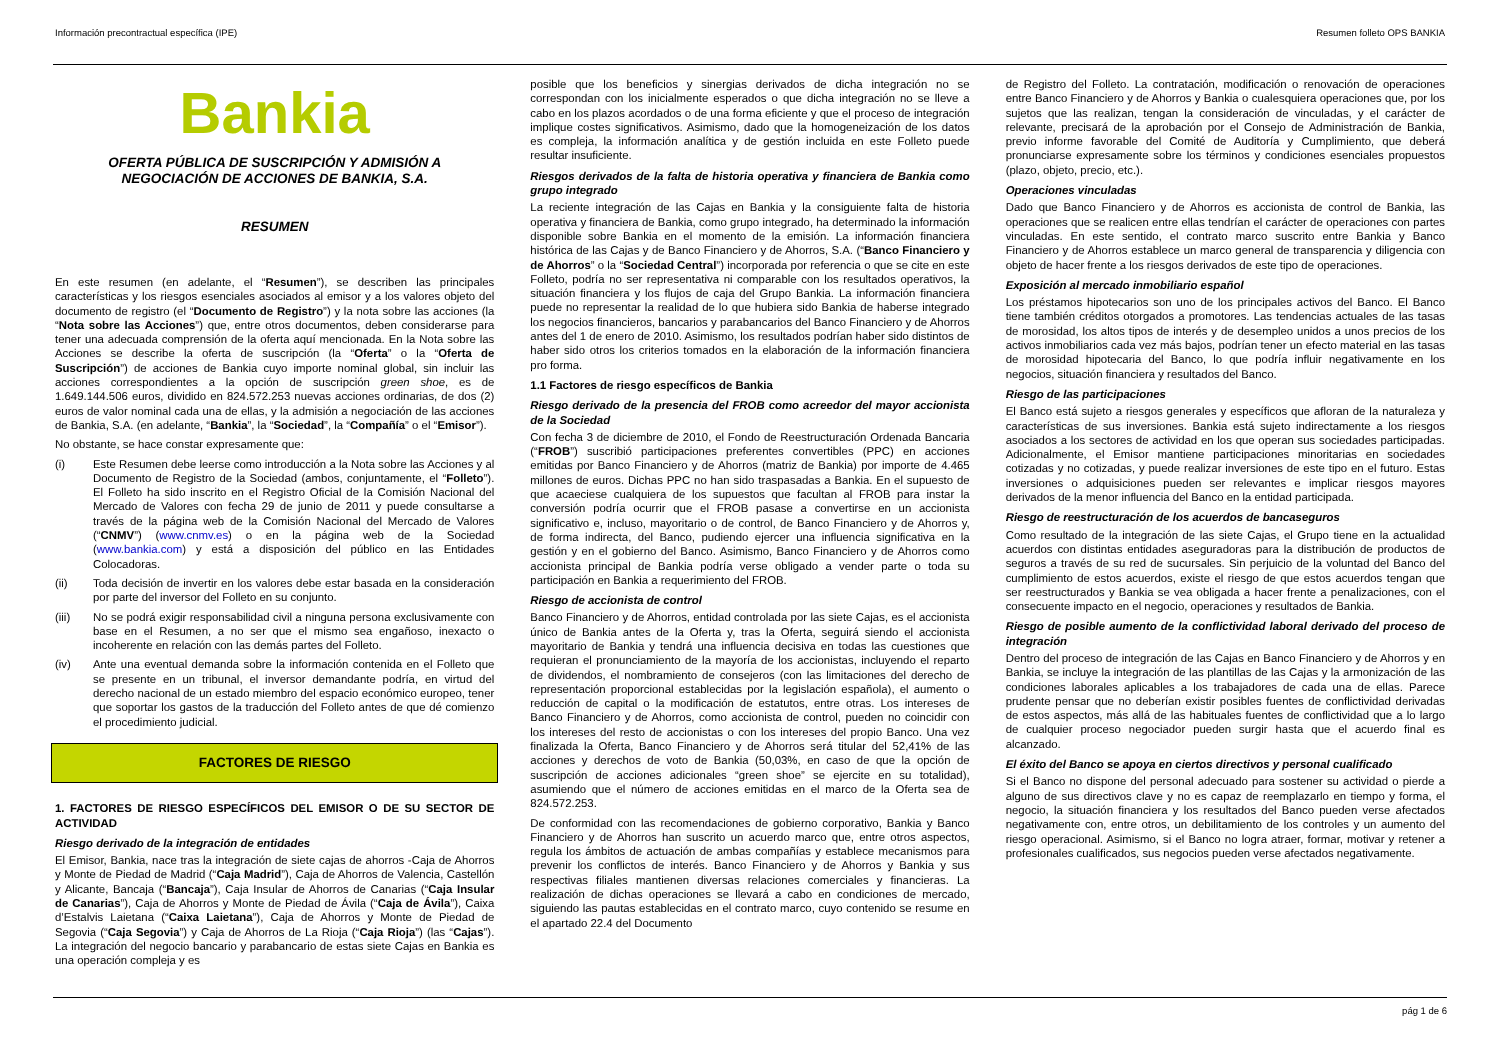Información precontractual específica (IPE) Resumen folleto OPS BANKIA
Bankia
OFERTA PÚBLICA DE SUSCRIPCIÓN Y ADMISIÓN A
NEGOCIACIÓN DE ACCIONES DE BANKIA, S.A.
RESUMEN
En este resumen (en adelante, el “Resumen”), se describen las principales características y los riesgos esenciales asociados al emisor y a los valores objeto del documento de registro (el “Documento de Registro”) y la nota sobre las acciones (la “Nota sobre las Acciones”) que, entre otros documentos, deben considerarse para tener una adecuada comprensión de la oferta aquí mencionada. En la Nota sobre las Acciones se describe la oferta de suscripción (la “Oferta” o la “Oferta de Suscripción”) de acciones de Bankia cuyo importe nominal global, sin incluir las acciones correspondientes a la opción de suscripción green shoe, es de 1.649.144.506 euros, dividido en 824.572.253 nuevas acciones ordinarias, de dos (2) euros de valor nominal cada una de ellas, y la admisión a negociación de las acciones de Bankia, S.A. (en adelante, “Bankia”, la “Sociedad”, la “Compañía” o el “Emisor”).
No obstante, se hace constar expresamente que:
(i) Este Resumen debe leerse como introducción a la Nota sobre las Acciones y al Documento de Registro de la Sociedad (ambos, conjuntamente, el “Folleto”). El Folleto ha sido inscrito en el Registro Oficial de la Comisión Nacional del Mercado de Valores con fecha 29 de junio de 2011 y puede consultarse a través de la página web de la Comisión Nacional del Mercado de Valores (“CNMV”) (www.cnmv.es) o en la página web de la Sociedad (www.bankia.com) y está a disposición del público en las Entidades Colocadoras.
(ii) Toda decisión de invertir en los valores debe estar basada en la consideración por parte del inversor del Folleto en su conjunto.
(iii) No se podrá exigir responsabilidad civil a ninguna persona exclusivamente con base en el Resumen, a no ser que el mismo sea engañoso, inexacto o incoherente en relación con las demás partes del Folleto.
(iv) Ante una eventual demanda sobre la información contenida en el Folleto que se presente en un tribunal, el inversor demandante podría, en virtud del derecho nacional de un estado miembro del espacio económico europeo, tener que soportar los gastos de la traducción del Folleto antes de que dé comienzo el procedimiento judicial.
FACTORES DE RIESGO
1. FACTORES DE RIESGO ESPECÍFICOS DEL EMISOR O DE SU SECTOR DE ACTIVIDAD
Riesgo derivado de la integración de entidades
El Emisor, Bankia, nace tras la integración de siete cajas de ahorros -Caja de Ahorros y Monte de Piedad de Madrid (“Caja Madrid”), Caja de Ahorros de Valencia, Castellón y Alicante, Bancaja (“Bancaja”), Caja Insular de Ahorros de Canarias (“Caja Insular de Canarias”), Caja de Ahorros y Monte de Piedad de Ávila (“Caja de Ávila”), Caixa d’Estalvis Laietana (“Caixa Laietana”), Caja de Ahorros y Monte de Piedad de Segovia (“Caja Segovia”) y Caja de Ahorros de La Rioja (“Caja Rioja”) (las “Cajas”). La integración del negocio bancario y parabancario de estas siete Cajas en Bankia es una operación compleja y es
posible que los beneficios y sinergias derivados de dicha integración no se correspondan con los inicialmente esperados o que dicha integración no se lleve a cabo en los plazos acordados o de una forma eficiente y que el proceso de integración implique costes significativos. Asimismo, dado que la homogeneización de los datos es compleja, la información analítica y de gestión incluida en este Folleto puede resultar insuficiente.
Riesgos derivados de la falta de historia operativa y financiera de Bankia como grupo integrado
La reciente integración de las Cajas en Bankia y la consiguiente falta de historia operativa y financiera de Bankia, como grupo integrado, ha determinado la información disponible sobre Bankia en el momento de la emisión. La información financiera histórica de las Cajas y de Banco Financiero y de Ahorros, S.A. (“Banco Financiero y de Ahorros” o la “Sociedad Central”) incorporada por referencia o que se cite en este Folleto, podría no ser representativa ni comparable con los resultados operativos, la situación financiera y los flujos de caja del Grupo Bankia. La información financiera puede no representar la realidad de lo que hubiera sido Bankia de haberse integrado los negocios financieros, bancarios y parabancarios del Banco Financiero y de Ahorros antes del 1 de enero de 2010. Asimismo, los resultados podrían haber sido distintos de haber sido otros los criterios tomados en la elaboración de la información financiera pro forma.
1.1 Factores de riesgo específicos de Bankia
Riesgo derivado de la presencia del FROB como acreedor del mayor accionista de la Sociedad
Con fecha 3 de diciembre de 2010, el Fondo de Reestructuración Ordenada Bancaria (“FROB”) suscribió participaciones preferentes convertibles (PPC) en acciones emitidas por Banco Financiero y de Ahorros (matriz de Bankia) por importe de 4.465 millones de euros. Dichas PPC no han sido traspasadas a Bankia. En el supuesto de que acaeciese cualquiera de los supuestos que facultan al FROB para instar la conversión podría ocurrir que el FROB pasase a convertirse en un accionista significativo e, incluso, mayoritario o de control, de Banco Financiero y de Ahorros y, de forma indirecta, del Banco, pudiendo ejercer una influencia significativa en la gestión y en el gobierno del Banco. Asimismo, Banco Financiero y de Ahorros como accionista principal de Bankia podría verse obligado a vender parte o toda su participación en Bankia a requerimiento del FROB.
Riesgo de accionista de control
Banco Financiero y de Ahorros, entidad controlada por las siete Cajas, es el accionista único de Bankia antes de la Oferta y, tras la Oferta, seguirá siendo el accionista mayoritario de Bankia y tendrá una influencia decisiva en todas las cuestiones que requieran el pronunciamiento de la mayoría de los accionistas, incluyendo el reparto de dividendos, el nombramiento de consejeros (con las limitaciones del derecho de representación proporcional establecidas por la legislación española), el aumento o reducción de capital o la modificación de estatutos, entre otras. Los intereses de Banco Financiero y de Ahorros, como accionista de control, pueden no coincidir con los intereses del resto de accionistas o con los intereses del propio Banco. Una vez finalizada la Oferta, Banco Financiero y de Ahorros será titular del 52,41% de las acciones y derechos de voto de Bankia (50,03%, en caso de que la opción de suscripción de acciones adicionales “green shoe” se ejercite en su totalidad), asumiendo que el número de acciones emitidas en el marco de la Oferta sea de 824.572.253.
De conformidad con las recomendaciones de gobierno corporativo, Bankia y Banco Financiero y de Ahorros han suscrito un acuerdo marco que, entre otros aspectos, regula los ámbitos de actuación de ambas compañías y establece mecanismos para prevenir los conflictos de interés. Banco Financiero y de Ahorros y Bankia y sus respectivas filiales mantienen diversas relaciones comerciales y financieras. La realización de dichas operaciones se llevará a cabo en condiciones de mercado, siguiendo las pautas establecidas en el contrato marco, cuyo contenido se resume en el apartado 22.4 del Documento
de Registro del Folleto. La contratación, modificación o renovación de operaciones entre Banco Financiero y de Ahorros y Bankia o cualesquiera operaciones que, por los sujetos que las realizan, tengan la consideración de vinculadas, y el carácter de relevante, precisará de la aprobación por el Consejo de Administración de Bankia, previo informe favorable del Comité de Auditoría y Cumplimiento, que deberá pronunciarse expresamente sobre los términos y condiciones esenciales propuestos (plazo, objeto, precio, etc.).
Operaciones vinculadas
Dado que Banco Financiero y de Ahorros es accionista de control de Bankia, las operaciones que se realicen entre ellas tendrían el carácter de operaciones con partes vinculadas. En este sentido, el contrato marco suscrito entre Bankia y Banco Financiero y de Ahorros establece un marco general de transparencia y diligencia con objeto de hacer frente a los riesgos derivados de este tipo de operaciones.
Exposición al mercado inmobiliario español
Los préstamos hipotecarios son uno de los principales activos del Banco. El Banco tiene también créditos otorgados a promotores. Las tendencias actuales de las tasas de morosidad, los altos tipos de interés y de desempleo unidos a unos precios de los activos inmobiliarios cada vez más bajos, podrían tener un efecto material en las tasas de morosidad hipotecaria del Banco, lo que podría influir negativamente en los negocios, situación financiera y resultados del Banco.
Riesgo de las participaciones
El Banco está sujeto a riesgos generales y específicos que afloran de la naturaleza y características de sus inversiones. Bankia está sujeto indirectamente a los riesgos asociados a los sectores de actividad en los que operan sus sociedades participadas. Adicionalmente, el Emisor mantiene participaciones minoritarias en sociedades cotizadas y no cotizadas, y puede realizar inversiones de este tipo en el futuro. Estas inversiones o adquisiciones pueden ser relevantes e implicar riesgos mayores derivados de la menor influencia del Banco en la entidad participada.
Riesgo de reestructuración de los acuerdos de bancaseguros
Como resultado de la integración de las siete Cajas, el Grupo tiene en la actualidad acuerdos con distintas entidades aseguradoras para la distribución de productos de seguros a través de su red de sucursales. Sin perjuicio de la voluntad del Banco del cumplimiento de estos acuerdos, existe el riesgo de que estos acuerdos tengan que ser reestructurados y Bankia se vea obligada a hacer frente a penalizaciones, con el consecuente impacto en el negocio, operaciones y resultados de Bankia.
Riesgo de posible aumento de la conflictividad laboral derivado del proceso de integración
Dentro del proceso de integración de las Cajas en Banco Financiero y de Ahorros y en Bankia, se incluye la integración de las plantillas de las Cajas y la armonización de las condiciones laborales aplicables a los trabajadores de cada una de ellas. Parece prudente pensar que no deberían existir posibles fuentes de conflictividad derivadas de estos aspectos, más allá de las habituales fuentes de conflictividad que a lo largo de cualquier proceso negociador pueden surgir hasta que el acuerdo final es alcanzado.
El éxito del Banco se apoya en ciertos directivos y personal cualificado
Si el Banco no dispone del personal adecuado para sostener su actividad o pierde a alguno de sus directivos clave y no es capaz de reemplazarlo en tiempo y forma, el negocio, la situación financiera y los resultados del Banco pueden verse afectados negativamente con, entre otros, un debilitamiento de los controles y un aumento del riesgo operacional. Asimismo, si el Banco no logra atraer, formar, motivar y retener a profesionales cualificados, sus negocios pueden verse afectados negativamente.
pág 1 de 6